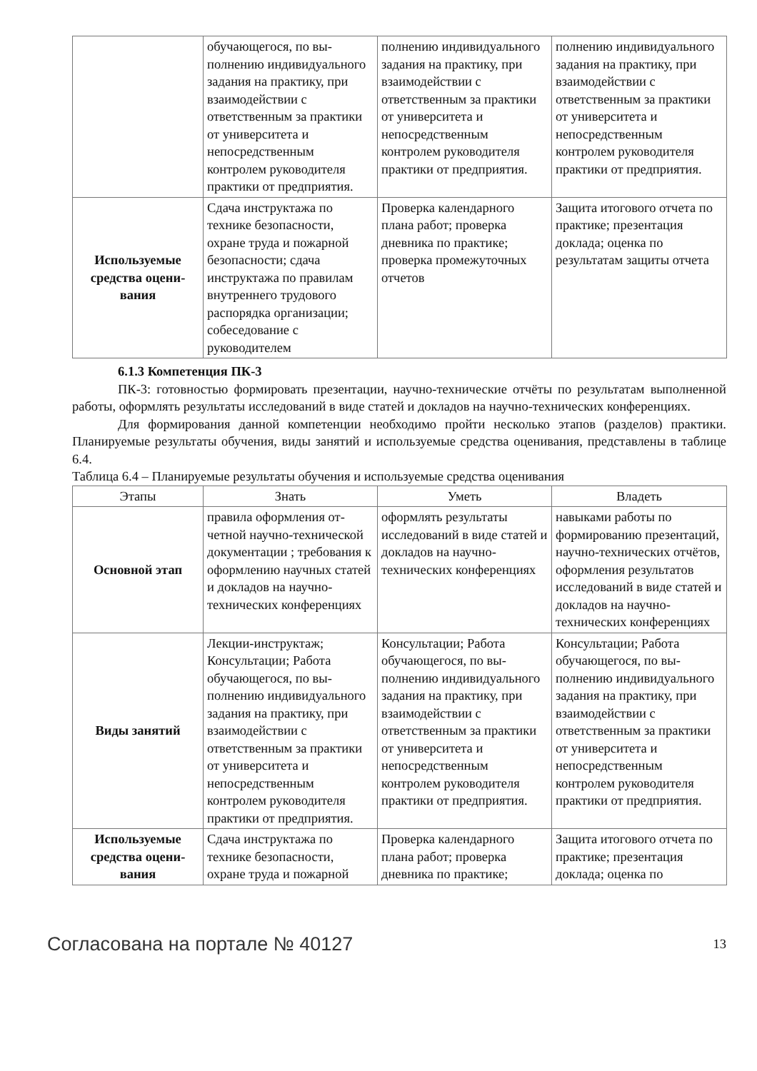| | обучающегося, по вы­полнению индивидуаль­ного задания на практи­ку, при взаимодействии с ответственным за прак­тики от университета и непосредственным контролем руководителя практики от предприя­тия. | полнению индивидуаль­ного задания на практи­ку, при взаимодействии с ответственным за прак­тики от университета и непосредственным контролем руководителя практики от предприя­тия. | полнению индивидуаль­ного задания на практи­ку, при взаимодействии с ответственным за прак­тики от университета и непосредственным контролем руководителя практики от предприя­тия. |
| Используемые средства оцени­вания | Сдача инструктажа по технике безопасности, охране труда и пожарной безопасности; сдача инструктажа по прави­лам внутреннего трудо­вого распорядка органи­зации; собеседование с руководителем | Проверка календарного плана работ; проверка дневника по практике; проверка промежуточ­ных отчетов | Защита итогового отчета по практике; презента­ция доклада; оценка по результатам защиты от­чета |
6.1.3 Компетенция ПК-3
ПК-3: готовностью формировать презентации, научно-технические отчёты по результатам выполненной работы, оформлять результаты исследований в виде статей и докладов на научно-технических конференциях.
Для формирования данной компетенции необходимо пройти несколько этапов (разделов) практики. Планируемые результаты обучения, виды занятий и используемые средства оценивания, представлены в таблице 6.4.
Таблица 6.4 – Планируемые результаты обучения и используемые средства оценивания
| Этапы | Знать | Уметь | Владеть |
| --- | --- | --- | --- |
| Основной этап | правила оформления от­четной научно-техниче­ской документации ; тре­бования к оформлению научных статей и докла­дов на научно-техниче­ских конференциях | оформлять результаты исследований в виде ста­тей и докладов на научно-технических кон­ференциях | навыками работы по формированию презента­ций, научно-технических отчётов, оформления ре­зультатов исследований в виде статей и докладов на научно-технических конференциях |
| Виды занятий | Лекции-инструктаж; Консультации; Работа обучающегося, по вы­полнению индивидуаль­ного задания на практи­ку, при взаимодействии с ответственным за прак­тики от университета и непосредственным контролем руководителя практики от предприя­тия. | Консультации; Работа обучающегося, по вы­полнению индивидуаль­ного задания на практи­ку, при взаимодействии с ответственным за прак­тики от университета и непосредственным контролем руководителя практики от предприя­тия. | Консультации; Работа обучающегося, по вы­полнению индивидуаль­ного задания на практи­ку, при взаимодействии с ответственным за прак­тики от университета и непосредственным контролем руководителя практики от предприя­тия. |
| Используемые средства оцени­вания | Сдача инструктажа по технике безопасности, охране труда и пожарной | Проверка календарного плана работ; проверка дневника по практике; | Защита итогового отчета по практике; презента­ция доклада; оценка по |
Согласована на портале № 40127 13